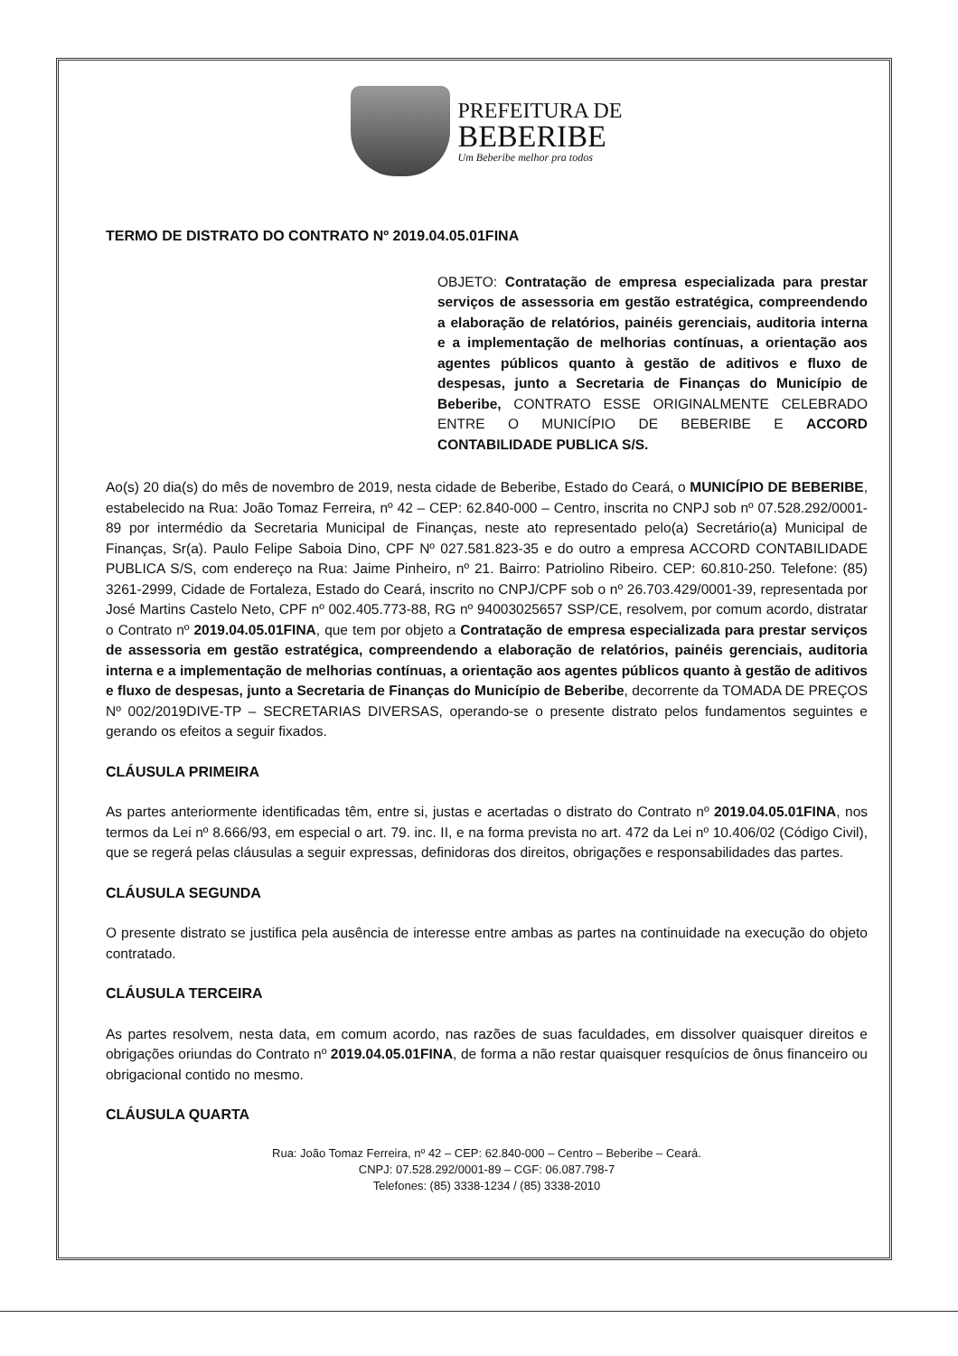PREFEITURA DE
BEBERIBE
Um Beberibe melhor pra todos
TERMO DE DISTRATO DO CONTRATO Nº 2019.04.05.01FINA
OBJETO: Contratação de empresa especializada para prestar serviços de assessoria em gestão estratégica, compreendendo a elaboração de relatórios, painéis gerenciais, auditoria interna e a implementação de melhorias contínuas, a orientação aos agentes públicos quanto à gestão de aditivos e fluxo de despesas, junto a Secretaria de Finanças do Município de Beberibe, CONTRATO ESSE ORIGINALMENTE CELEBRADO ENTRE O MUNICÍPIO DE BEBERIBE E ACCORD CONTABILIDADE PUBLICA S/S.
Ao(s) 20 dia(s) do mês de novembro de 2019, nesta cidade de Beberibe, Estado do Ceará, o MUNICÍPIO DE BEBERIBE, estabelecido na Rua: João Tomaz Ferreira, nº 42 – CEP: 62.840-000 – Centro, inscrita no CNPJ sob nº 07.528.292/0001-89 por intermédio da Secretaria Municipal de Finanças, neste ato representado pelo(a) Secretário(a) Municipal de Finanças, Sr(a). Paulo Felipe Saboia Dino, CPF Nº 027.581.823-35 e do outro a empresa ACCORD CONTABILIDADE PUBLICA S/S, com endereço na Rua: Jaime Pinheiro, nº 21. Bairro: Patriolino Ribeiro. CEP: 60.810-250. Telefone: (85) 3261-2999, Cidade de Fortaleza, Estado do Ceará, inscrito no CNPJ/CPF sob o nº 26.703.429/0001-39, representada por José Martins Castelo Neto, CPF nº 002.405.773-88, RG nº 94003025657 SSP/CE, resolvem, por comum acordo, distratar o Contrato nº 2019.04.05.01FINA, que tem por objeto a Contratação de empresa especializada para prestar serviços de assessoria em gestão estratégica, compreendendo a elaboração de relatórios, painéis gerenciais, auditoria interna e a implementação de melhorias contínuas, a orientação aos agentes públicos quanto à gestão de aditivos e fluxo de despesas, junto a Secretaria de Finanças do Município de Beberibe, decorrente da TOMADA DE PREÇOS Nº 002/2019DIVE-TP – SECRETARIAS DIVERSAS, operando-se o presente distrato pelos fundamentos seguintes e gerando os efeitos a seguir fixados.
CLÁUSULA PRIMEIRA
As partes anteriormente identificadas têm, entre si, justas e acertadas o distrato do Contrato nº 2019.04.05.01FINA, nos termos da Lei nº 8.666/93, em especial o art. 79. inc. II, e na forma prevista no art. 472 da Lei nº 10.406/02 (Código Civil), que se regerá pelas cláusulas a seguir expressas, definidoras dos direitos, obrigações e responsabilidades das partes.
CLÁUSULA SEGUNDA
O presente distrato se justifica pela ausência de interesse entre ambas as partes na continuidade na execução do objeto contratado.
CLÁUSULA TERCEIRA
As partes resolvem, nesta data, em comum acordo, nas razões de suas faculdades, em dissolver quaisquer direitos e obrigações oriundas do Contrato nº 2019.04.05.01FINA, de forma a não restar quaisquer resquícios de ônus financeiro ou obrigacional contido no mesmo.
CLÁUSULA QUARTA
Rua: João Tomaz Ferreira, nº 42 – CEP: 62.840-000 – Centro – Beberibe – Ceará.
CNPJ: 07.528.292/0001-89 – CGF: 06.087.798-7
Telefones: (85) 3338-1234 / (85) 3338-2010